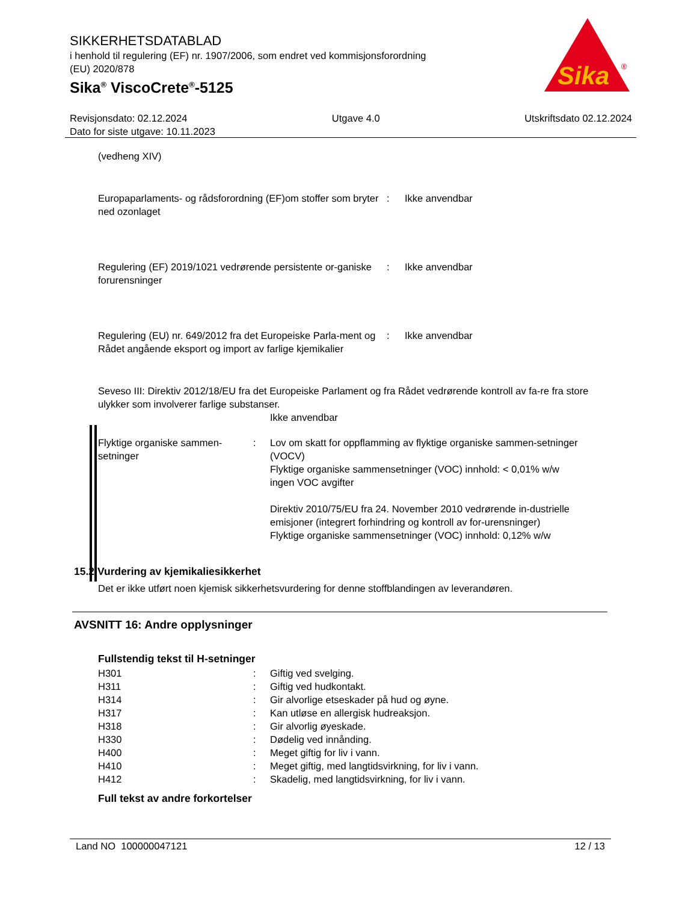SIKKERHETSDATABLAD
i henhold til regulering (EF) nr. 1907/2006, som endret ved kommisjonsforordning
(EU) 2020/878
Sika<sup>®</sup> ViscoCrete<sup>®</sup>-5125
Sika
®
Revisjonsdato: 02.12.2024 Utgave 4.0 Utskriftsdato 02.12.2024
Dato for siste utgave: 10.11.2023
(vedheng XIV)
| Europaparlaments- og rådsforordning (EF)om stoffer som bryter ned ozonlaget | : | Ikke anvendbar |
| Regulering (EF) 2019/1021 vedrørende persistente or-ganiske forurensninger | : | Ikke anvendbar |
| Regulering (EU) nr. 649/2012 fra det Europeiske Parla-ment og Rådet angående eksport og import av farlige kjemikalier | : | Ikke anvendbar |
Seveso III: Direktiv 2012/18/EU fra det Europeiske Parlament og fra Rådet vedrørende kontroll av fa-re fra store ulykker som involverer farlige substanser.
Ikke anvendbar
| Flyktige organiske sammen-setninger | : | Lov om skatt for oppflamming av flyktige organiske sammen-setninger (VOCV) Flyktige organiske sammensetninger (VOC) innhold: < 0,01% w/w ingen VOC avgifter Direktiv 2010/75/EU fra 24. November 2010 vedrørende in-dustrielle emisjoner (integrert forhindring og kontroll av for-urensninger) Flyktige organiske sammensetninger (VOC) innhold: 0,12% w/w |
15.2 Vurdering av kjemikaliesikkerhet
Det er ikke utført noen kjemisk sikkerhetsvurdering for denne stoffblandingen av leverandøren.
AVSNITT 16: Andre opplysninger
Fullstendig tekst til H-setninger
| H301 | : | Giftig ved svelging. |
| H311 | : | Giftig ved hudkontakt. |
| H314 | : | Gir alvorlige etseskader på hud og øyne. |
| H317 | : | Kan utløse en allergisk hudreaksjon. |
| H318 | : | Gir alvorlig øyeskade. |
| H330 | : | Dødelig ved innånding. |
| H400 | : | Meget giftig for liv i vann. |
| H410 | : | Meget giftig, med langtidsvirkning, for liv i vann. |
| H412 | : | Skadelig, med langtidsvirkning, for liv i vann. |
Full tekst av andre forkortelser
Land NO 100000047121 12 / 13